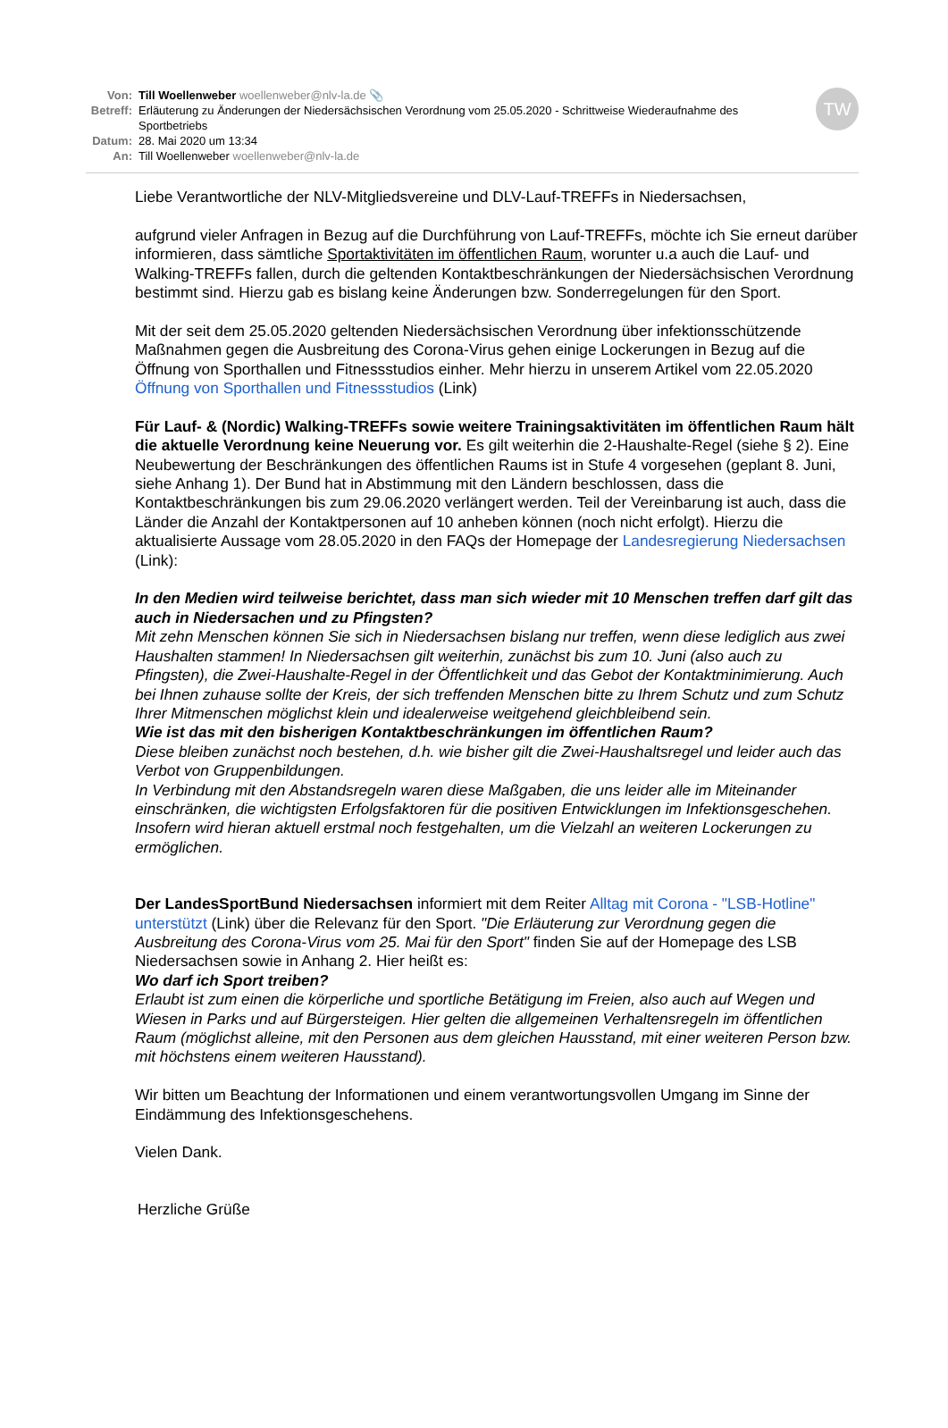TW
Von: Till Woellenweber woellenweber@nlv-la.de 📎
Betreff:
Erläuterung zu Änderungen der Niedersächsischen Verordnung vom 25.05.2020 - Schrittweise Wiederaufnahme des Sportbetriebs
Datum: 28. Mai 2020 um 13:34
An: Till Woellenweber woellenweber@nlv-la.de
Liebe Verantwortliche der NLV-Mitgliedsvereine und DLV-Lauf-TREFFs in Niedersachsen,
aufgrund vieler Anfragen in Bezug auf die Durchführung von Lauf-TREFFs, möchte ich Sie erneut darüber informieren, dass sämtliche Sportaktivitäten im öffentlichen Raum, worunter u.a auch die Lauf- und Walking-TREFFs fallen, durch die geltenden Kontaktbeschränkungen der Niedersächsischen Verordnung bestimmt sind. Hierzu gab es bislang keine Änderungen bzw. Sonderregelungen für den Sport.
Mit der seit dem 25.05.2020 geltenden Niedersächsischen Verordnung über infektionsschützende Maßnahmen gegen die Ausbreitung des Corona-Virus gehen einige Lockerungen in Bezug auf die Öffnung von Sporthallen und Fitnessstudios einher. Mehr hierzu in unserem Artikel vom 22.05.2020 Öffnung von Sporthallen und Fitnessstudios (Link)
Für Lauf- & (Nordic) Walking-TREFFs sowie weitere Trainingsaktivitäten im öffentlichen Raum hält die aktuelle Verordnung keine Neuerung vor. Es gilt weiterhin die 2-Haushalte-Regel (siehe § 2). Eine Neubewertung der Beschränkungen des öffentlichen Raums ist in Stufe 4 vorgesehen (geplant 8. Juni, siehe Anhang 1). Der Bund hat in Abstimmung mit den Ländern beschlossen, dass die Kontaktbeschränkungen bis zum 29.06.2020 verlängert werden. Teil der Vereinbarung ist auch, dass die Länder die Anzahl der Kontaktpersonen auf 10 anheben können (noch nicht erfolgt). Hierzu die aktualisierte Aussage vom 28.05.2020 in den FAQs der Homepage der Landesregierung Niedersachsen (Link):
In den Medien wird teilweise berichtet, dass man sich wieder mit 10 Menschen treffen darf gilt das auch in Niedersachen und zu Pfingsten?
Mit zehn Menschen können Sie sich in Niedersachsen bislang nur treffen, wenn diese lediglich aus zwei Haushalten stammen! In Niedersachsen gilt weiterhin, zunächst bis zum 10. Juni (also auch zu Pfingsten), die Zwei-Haushalte-Regel in der Öffentlichkeit und das Gebot der Kontaktminimierung. Auch bei Ihnen zuhause sollte der Kreis, der sich treffenden Menschen bitte zu Ihrem Schutz und zum Schutz Ihrer Mitmenschen möglichst klein und idealerweise weitgehend gleichbleibend sein.
Wie ist das mit den bisherigen Kontaktbeschränkungen im öffentlichen Raum?
Diese bleiben zunächst noch bestehen, d.h. wie bisher gilt die Zwei-Haushaltsregel und leider auch das Verbot von Gruppenbildungen.
In Verbindung mit den Abstandsregeln waren diese Maßgaben, die uns leider alle im Miteinander einschränken, die wichtigsten Erfolgsfaktoren für die positiven Entwicklungen im Infektionsgeschehen. Insofern wird hieran aktuell erstmal noch festgehalten, um die Vielzahl an weiteren Lockerungen zu ermöglichen.
Der LandesSportBund Niedersachsen informiert mit dem Reiter Alltag mit Corona - "LSB-Hotline" unterstützt (Link) über die Relevanz für den Sport. "Die Erläuterung zur Verordnung gegen die Ausbreitung des Corona-Virus vom 25. Mai für den Sport" finden Sie auf der Homepage des LSB Niedersachsen sowie in Anhang 2. Hier heißt es:
Wo darf ich Sport treiben?
Erlaubt ist zum einen die körperliche und sportliche Betätigung im Freien, also auch auf Wegen und Wiesen in Parks und auf Bürgersteigen. Hier gelten die allgemeinen Verhaltensregeln im öffentlichen Raum (möglichst alleine, mit den Personen aus dem gleichen Hausstand, mit einer weiteren Person bzw. mit höchstens einem weiteren Hausstand).
Wir bitten um Beachtung der Informationen und einem verantwortungsvollen Umgang im Sinne der Eindämmung des Infektionsgeschehens.
Vielen Dank.
Herzliche Grüße